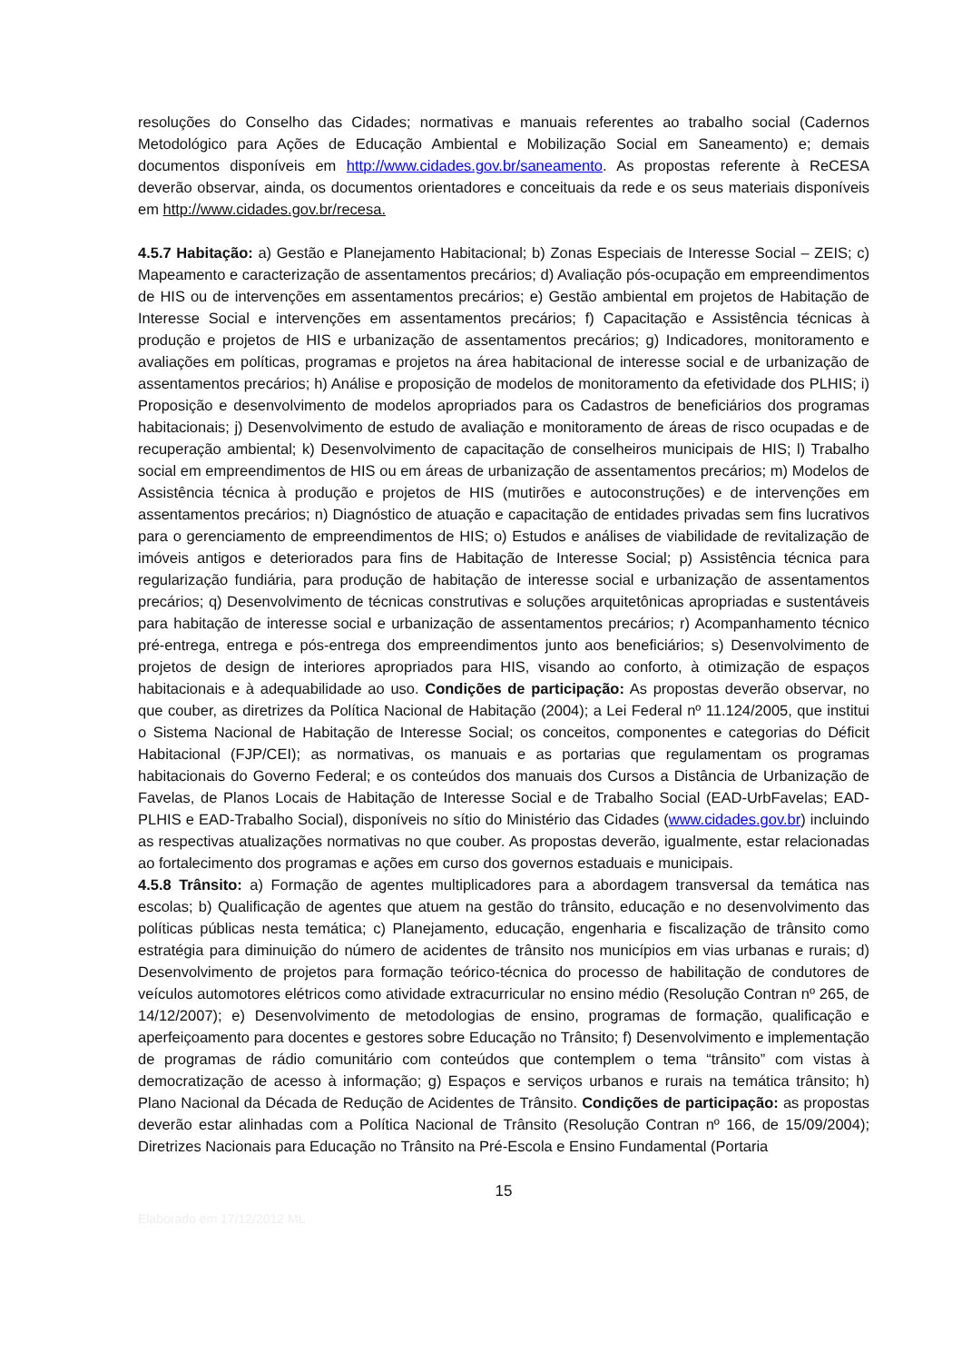resoluções do Conselho das Cidades; normativas e manuais referentes ao trabalho social (Cadernos Metodológico para Ações de Educação Ambiental e Mobilização Social em Saneamento) e; demais documentos disponíveis em http://www.cidades.gov.br/saneamento. As propostas referente à ReCESA deverão observar, ainda, os documentos orientadores e conceituais da rede e os seus materiais disponíveis em http://www.cidades.gov.br/recesa.
4.5.7 Habitação: a) Gestão e Planejamento Habitacional; b) Zonas Especiais de Interesse Social – ZEIS; c) Mapeamento e caracterização de assentamentos precários; d) Avaliação pós-ocupação em empreendimentos de HIS ou de intervenções em assentamentos precários; e) Gestão ambiental em projetos de Habitação de Interesse Social e intervenções em assentamentos precários; f) Capacitação e Assistência técnicas à produção e projetos de HIS e urbanização de assentamentos precários; g) Indicadores, monitoramento e avaliações em políticas, programas e projetos na área habitacional de interesse social e de urbanização de assentamentos precários; h) Análise e proposição de modelos de monitoramento da efetividade dos PLHIS; i) Proposição e desenvolvimento de modelos apropriados para os Cadastros de beneficiários dos programas habitacionais; j) Desenvolvimento de estudo de avaliação e monitoramento de áreas de risco ocupadas e de recuperação ambiental; k) Desenvolvimento de capacitação de conselheiros municipais de HIS; l) Trabalho social em empreendimentos de HIS ou em áreas de urbanização de assentamentos precários; m) Modelos de Assistência técnica à produção e projetos de HIS (mutirões e autoconstruções) e de intervenções em assentamentos precários; n) Diagnóstico de atuação e capacitação de entidades privadas sem fins lucrativos para o gerenciamento de empreendimentos de HIS; o) Estudos e análises de viabilidade de revitalização de imóveis antigos e deteriorados para fins de Habitação de Interesse Social; p) Assistência técnica para regularização fundiária, para produção de habitação de interesse social e urbanização de assentamentos precários; q) Desenvolvimento de técnicas construtivas e soluções arquitetônicas apropriadas e sustentáveis para habitação de interesse social e urbanização de assentamentos precários; r) Acompanhamento técnico pré-entrega, entrega e pós-entrega dos empreendimentos junto aos beneficiários; s) Desenvolvimento de projetos de design de interiores apropriados para HIS, visando ao conforto, à otimização de espaços habitacionais e à adequabilidade ao uso. Condições de participação: As propostas deverão observar, no que couber, as diretrizes da Política Nacional de Habitação (2004); a Lei Federal nº 11.124/2005, que institui o Sistema Nacional de Habitação de Interesse Social; os conceitos, componentes e categorias do Déficit Habitacional (FJP/CEI); as normativas, os manuais e as portarias que regulamentam os programas habitacionais do Governo Federal; e os conteúdos dos manuais dos Cursos a Distância de Urbanização de Favelas, de Planos Locais de Habitação de Interesse Social e de Trabalho Social (EAD-UrbFavelas; EAD-PLHIS e EAD-Trabalho Social), disponíveis no sítio do Ministério das Cidades (www.cidades.gov.br) incluindo as respectivas atualizações normativas no que couber. As propostas deverão, igualmente, estar relacionadas ao fortalecimento dos programas e ações em curso dos governos estaduais e municipais.
4.5.8 Trânsito: a) Formação de agentes multiplicadores para a abordagem transversal da temática nas escolas; b) Qualificação de agentes que atuem na gestão do trânsito, educação e no desenvolvimento das políticas públicas nesta temática; c) Planejamento, educação, engenharia e fiscalização de trânsito como estratégia para diminuição do número de acidentes de trânsito nos municípios em vias urbanas e rurais; d) Desenvolvimento de projetos para formação teórico-técnica do processo de habilitação de condutores de veículos automotores elétricos como atividade extracurricular no ensino médio (Resolução Contran nº 265, de 14/12/2007); e) Desenvolvimento de metodologias de ensino, programas de formação, qualificação e aperfeiçoamento para docentes e gestores sobre Educação no Trânsito; f) Desenvolvimento e implementação de programas de rádio comunitário com conteúdos que contemplem o tema “trânsito” com vistas à democratização de acesso à informação; g) Espaços e serviços urbanos e rurais na temática trânsito; h) Plano Nacional da Década de Redução de Acidentes de Trânsito. Condições de participação: as propostas deverão estar alinhadas com a Política Nacional de Trânsito (Resolução Contran nº 166, de 15/09/2004); Diretrizes Nacionais para Educação no Trânsito na Pré-Escola e Ensino Fundamental (Portaria
15
Elaborado em 17/12/2012 ML